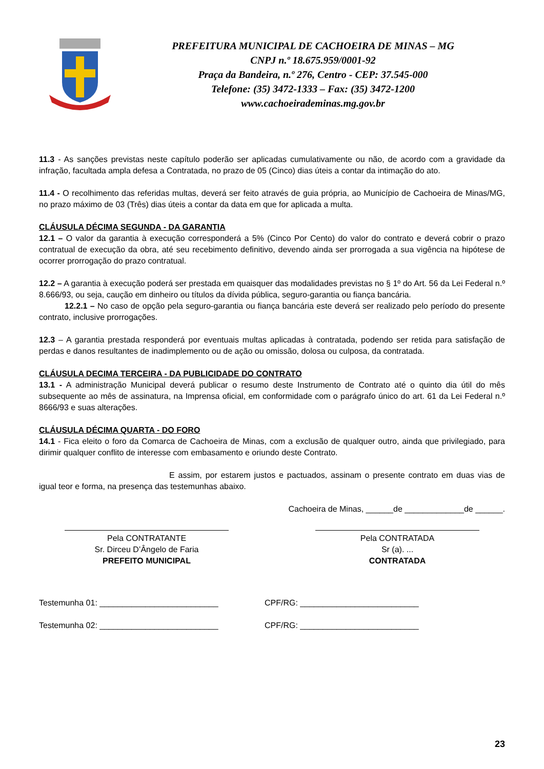PREFEITURA MUNICIPAL DE CACHOEIRA DE MINAS – MG
CNPJ n.º 18.675.959/0001-92
Praça da Bandeira, n.º 276, Centro - CEP: 37.545-000
Telefone: (35) 3472-1333 – Fax: (35) 3472-1200
www.cachoeirademinas.mg.gov.br
11.3 - As sanções previstas neste capítulo poderão ser aplicadas cumulativamente ou não, de acordo com a gravidade da infração, facultada ampla defesa a Contratada, no prazo de 05 (Cinco) dias úteis a contar da intimação do ato.
11.4 - O recolhimento das referidas multas, deverá ser feito através de guia própria, ao Município de Cachoeira de Minas/MG, no prazo máximo de 03 (Três) dias úteis a contar da data em que for aplicada a multa.
CLÁUSULA DÉCIMA SEGUNDA - DA GARANTIA
12.1 – O valor da garantia à execução corresponderá a 5% (Cinco Por Cento) do valor do contrato e deverá cobrir o prazo contratual de execução da obra, até seu recebimento definitivo, devendo ainda ser prorrogada a sua vigência na hipótese de ocorrer prorrogação do prazo contratual.
12.2 – A garantia à execução poderá ser prestada em quaisquer das modalidades previstas no § 1º do Art. 56 da Lei Federal n.º 8.666/93, ou seja, caução em dinheiro ou títulos da dívida pública, seguro-garantia ou fiança bancária.
12.2.1 – No caso de opção pela seguro-garantia ou fiança bancária este deverá ser realizado pelo período do presente contrato, inclusive prorrogações.
12.3 – A garantia prestada responderá por eventuais multas aplicadas à contratada, podendo ser retida para satisfação de perdas e danos resultantes de inadimplemento ou de ação ou omissão, dolosa ou culposa, da contratada.
CLÁUSULA DECIMA TERCEIRA - DA PUBLICIDADE DO CONTRATO
13.1 - A administração Municipal deverá publicar o resumo deste Instrumento de Contrato até o quinto dia útil do mês subsequente ao mês de assinatura, na Imprensa oficial, em conformidade com o parágrafo único do art. 61 da Lei Federal n.º 8666/93 e suas alterações.
CLÁUSULA DÉCIMA QUARTA - DO FORO
14.1 - Fica eleito o foro da Comarca de Cachoeira de Minas, com a exclusão de qualquer outro, ainda que privilegiado, para dirimir qualquer conflito de interesse com embasamento e oriundo deste Contrato.
E assim, por estarem justos e pactuados, assinam o presente contrato em duas vias de igual teor e forma, na presença das testemunhas abaixo.
Cachoeira de Minas, ______de _____________de ______.
Pela CONTRATANTE
Sr. Dirceu D’Ângelo de Faria
PREFEITO MUNICIPAL
Pela CONTRATADA
Sr (a). ...
CONTRATADA
Testemunha 01: __________________________ CPF/RG: __________________________
Testemunha 02: __________________________ CPF/RG: __________________________
23